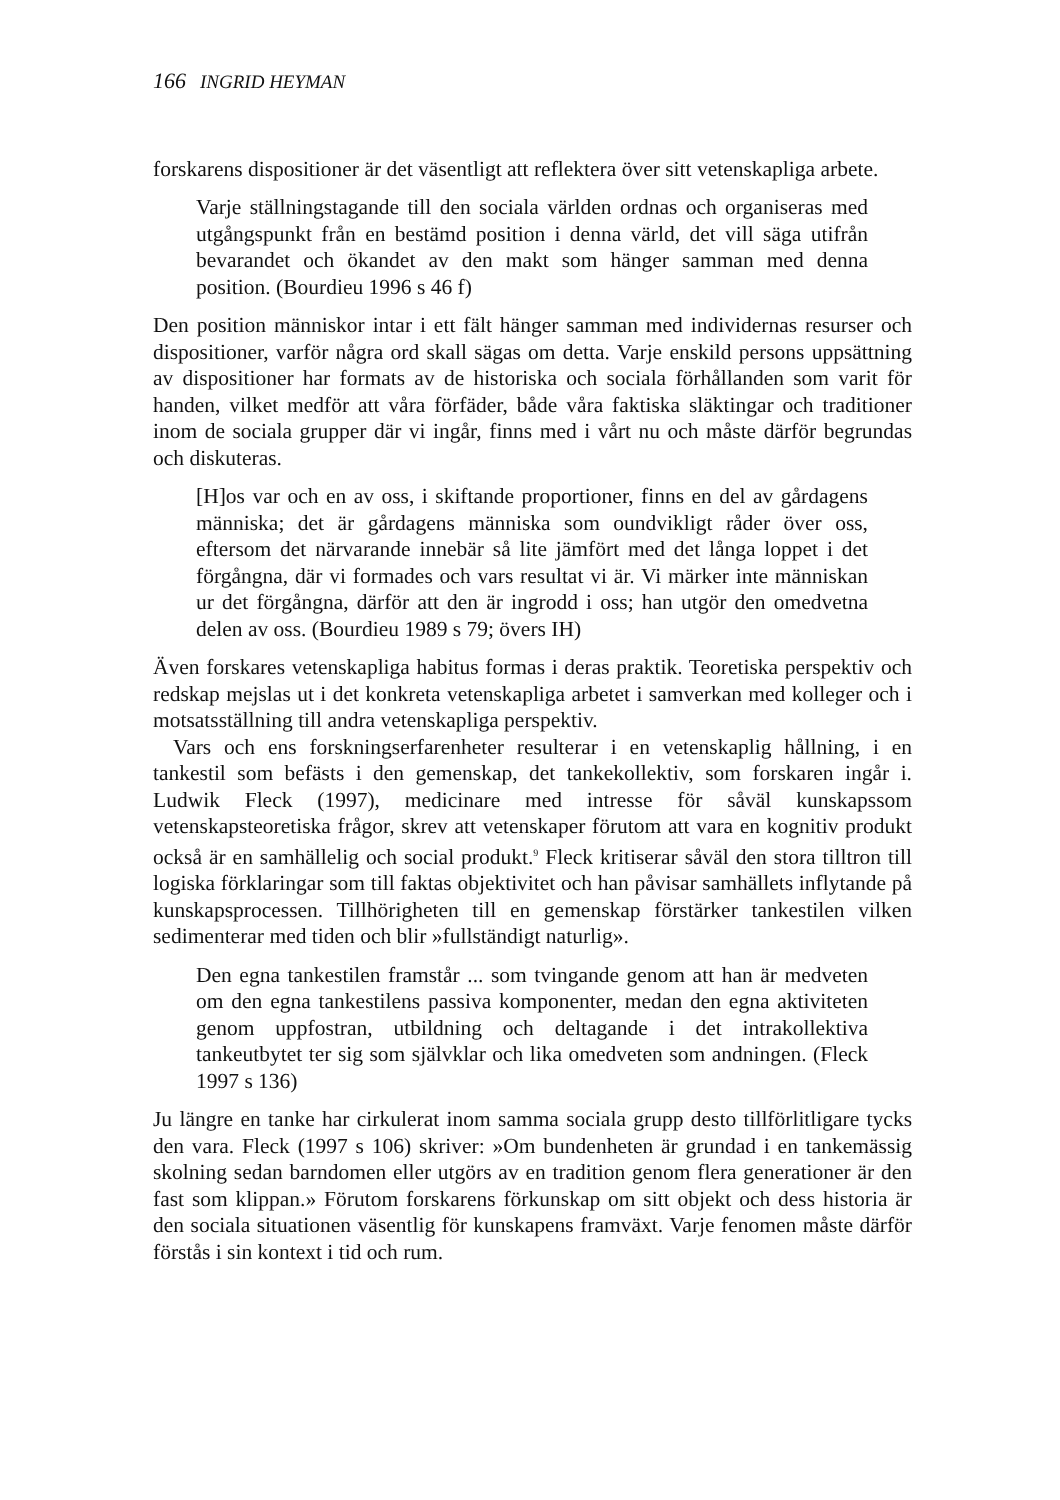166 INGRID HEYMAN
forskarens dispositioner är det väsentligt att reflektera över sitt vetenskapliga arbete.
Varje ställningstagande till den sociala världen ordnas och organiseras med utgångspunkt från en bestämd position i denna värld, det vill säga utifrån bevarandet och ökandet av den makt som hänger samman med denna position. (Bourdieu 1996 s 46 f)
Den position människor intar i ett fält hänger samman med individernas resurser och dispositioner, varför några ord skall sägas om detta. Varje enskild persons uppsättning av dispositioner har formats av de historiska och sociala förhållanden som varit för handen, vilket medför att våra förfäder, både våra faktiska släktingar och traditioner inom de sociala grupper där vi ingår, finns med i vårt nu och måste därför begrundas och diskuteras.
[H]os var och en av oss, i skiftande proportioner, finns en del av gårdagens människa; det är gårdagens människa som oundvikligt råder över oss, eftersom det närvarande innebär så lite jämfört med det långa loppet i det förgångna, där vi formades och vars resultat vi är. Vi märker inte människan ur det förgångna, därför att den är ingrodd i oss; han utgör den omedvetna delen av oss. (Bourdieu 1989 s 79; övers IH)
Även forskares vetenskapliga habitus formas i deras praktik. Teoretiska perspektiv och redskap mejslas ut i det konkreta vetenskapliga arbetet i samverkan med kolleger och i motsatsställning till andra vetenskapliga perspektiv.
Vars och ens forskningserfarenheter resulterar i en vetenskaplig hållning, i en tankestil som befästs i den gemenskap, det tankekollektiv, som forskaren ingår i. Ludwik Fleck (1997), medicinare med intresse för såväl kunskapssom vetenskapsteoretiska frågor, skrev att vetenskaper förutom att vara en kognitiv produkt också är en samhällelig och social produkt.<sup>9</sup> Fleck kritiserar såväl den stora tilltron till logiska förklaringar som till faktas objektivitet och han påvisar samhällets inflytande på kunskapsprocessen. Tillhörigheten till en gemenskap förstärker tankestilen vilken sedimenterar med tiden och blir »fullständigt naturlig».
Den egna tankestilen framstår ... som tvingande genom att han är medveten om den egna tankestilens passiva komponenter, medan den egna aktiviteten genom uppfostran, utbildning och deltagande i det intrakollektiva tankeutbytet ter sig som självklar och lika omedveten som andningen. (Fleck 1997 s 136)
Ju längre en tanke har cirkulerat inom samma sociala grupp desto tillförlitligare tycks den vara. Fleck (1997 s 106) skriver: »Om bundenheten är grundad i en tankemässig skolning sedan barndomen eller utgörs av en tradition genom flera generationer är den fast som klippan.» Förutom forskarens förkunskap om sitt objekt och dess historia är den sociala situationen väsentlig för kunskapens framväxt. Varje fenomen måste därför förstås i sin kontext i tid och rum.